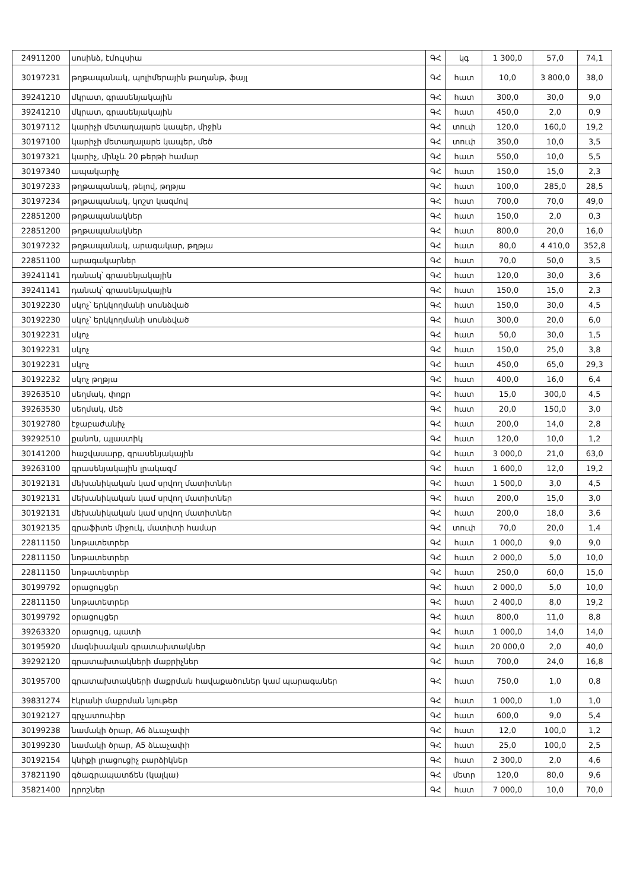| 24911200 | սոսինձ, էմուլսիա | ԳՀ | կգ | 1 300,0 | 57,0 | 74,1 |
| 30197231 | թղթապանակ, պոլիմերային թաղանթ, ֆայլ | ԳՀ | հատ | 10,0 | 3 800,0 | 38,0 |
| 39241210 | մկրատ, գրասենյակային | ԳՀ | հատ | 300,0 | 30,0 | 9,0 |
| 39241210 | մկրատ, գրասենյակային | ԳՀ | հատ | 450,0 | 2,0 | 0,9 |
| 30197112 | կարիչի մետաղալարե կապեր, միջին | ԳՀ | տուփ | 120,0 | 160,0 | 19,2 |
| 30197100 | կարիչի մետաղալարե կապեր, մեծ | ԳՀ | տուփ | 350,0 | 10,0 | 3,5 |
| 30197321 | կարիչ, մինչև 20 թերթի համար | ԳՀ | հատ | 550,0 | 10,0 | 5,5 |
| 30197340 | ապակարիչ | ԳՀ | հատ | 150,0 | 15,0 | 2,3 |
| 30197233 | թղթապանակ, թելով, թղթյա | ԳՀ | հատ | 100,0 | 285,0 | 28,5 |
| 30197234 | թղթապանակ, կոշտ կազմով | ԳՀ | հատ | 700,0 | 70,0 | 49,0 |
| 22851200 | թղթապանակներ | ԳՀ | հատ | 150,0 | 2,0 | 0,3 |
| 22851200 | թղթապանակներ | ԳՀ | հատ | 800,0 | 20,0 | 16,0 |
| 30197232 | թղթապանակ, արագակար, թղթյա | ԳՀ | հատ | 80,0 | 4 410,0 | 352,8 |
| 22851100 | արագակարներ | ԳՀ | հատ | 70,0 | 50,0 | 3,5 |
| 39241141 | դանակ՝ գրասենյակային | ԳՀ | հատ | 120,0 | 30,0 | 3,6 |
| 39241141 | դանակ՝ գրասենյակային | ԳՀ | հատ | 150,0 | 15,0 | 2,3 |
| 30192230 | սկոչ՝ երկկողմանի սոսնձված | ԳՀ | հատ | 150,0 | 30,0 | 4,5 |
| 30192230 | սկոչ՝ երկկողմանի սոսնձված | ԳՀ | հատ | 300,0 | 20,0 | 6,0 |
| 30192231 | սկոչ | ԳՀ | հատ | 50,0 | 30,0 | 1,5 |
| 30192231 | սկոչ | ԳՀ | հատ | 150,0 | 25,0 | 3,8 |
| 30192231 | սկոչ | ԳՀ | հատ | 450,0 | 65,0 | 29,3 |
| 30192232 | սկոչ թղթյա | ԳՀ | հատ | 400,0 | 16,0 | 6,4 |
| 39263510 | սեղմակ, փոքր | ԳՀ | հատ | 15,0 | 300,0 | 4,5 |
| 39263530 | սեղմակ, մեծ | ԳՀ | հատ | 20,0 | 150,0 | 3,0 |
| 30192780 | էջաբաժանիչ | ԳՀ | հատ | 200,0 | 14,0 | 2,8 |
| 39292510 | քանոն, պլաստիկ | ԳՀ | հատ | 120,0 | 10,0 | 1,2 |
| 30141200 | հաշվասարք, գրասենյակային | ԳՀ | հատ | 3 000,0 | 21,0 | 63,0 |
| 39263100 | գրասենյակային լրակազմ | ԳՀ | հատ | 1 600,0 | 12,0 | 19,2 |
| 30192131 | մեխանիկական կամ սրվող մատիտներ | ԳՀ | հատ | 1 500,0 | 3,0 | 4,5 |
| 30192131 | մեխանիկական կամ սրվող մատիտներ | ԳՀ | հատ | 200,0 | 15,0 | 3,0 |
| 30192131 | մեխանիկական կամ սրվող մատիտներ | ԳՀ | հատ | 200,0 | 18,0 | 3,6 |
| 30192135 | գրաֆիտե միջուկ, մատիտի համար | ԳՀ | տուփ | 70,0 | 20,0 | 1,4 |
| 22811150 | նոթատետրեր | ԳՀ | հատ | 1 000,0 | 9,0 | 9,0 |
| 22811150 | նոթատետրեր | ԳՀ | հատ | 2 000,0 | 5,0 | 10,0 |
| 22811150 | նոթատետրեր | ԳՀ | հատ | 250,0 | 60,0 | 15,0 |
| 30199792 | օրացույցեր | ԳՀ | հատ | 2 000,0 | 5,0 | 10,0 |
| 22811150 | նոթատետրեր | ԳՀ | հատ | 2 400,0 | 8,0 | 19,2 |
| 30199792 | օրացույցեր | ԳՀ | հատ | 800,0 | 11,0 | 8,8 |
| 39263320 | օրացույց, պատի | ԳՀ | հատ | 1 000,0 | 14,0 | 14,0 |
| 30195920 | մագնիսական գրատախտակներ | ԳՀ | հատ | 20 000,0 | 2,0 | 40,0 |
| 39292120 | գրատախտակների մաքրիչներ | ԳՀ | հատ | 700,0 | 24,0 | 16,8 |
| 30195700 | գրատախտակների մաքրման հավաքածուներ կամ պարագաներ | ԳՀ | հատ | 750,0 | 1,0 | 0,8 |
| 39831274 | էկրանի մաքրման նյութեր | ԳՀ | հատ | 1 000,0 | 1,0 | 1,0 |
| 30192127 | գրչատուփեր | ԳՀ | հատ | 600,0 | 9,0 | 5,4 |
| 30199238 | նամակի ծրար, A6 ձևաչափի | ԳՀ | հատ | 12,0 | 100,0 | 1,2 |
| 30199230 | նամակի ծրար, A5 ձևաչափի | ԳՀ | հատ | 25,0 | 100,0 | 2,5 |
| 30192154 | կնիքի լրացուցիչ բարձիկներ | ԳՀ | հատ | 2 300,0 | 2,0 | 4,6 |
| 37821190 | գծագրապատճեն (կալկա) | ԳՀ | մետր | 120,0 | 80,0 | 9,6 |
| 35821400 | դրոշներ | ԳՀ | հատ | 7 000,0 | 10,0 | 70,0 |